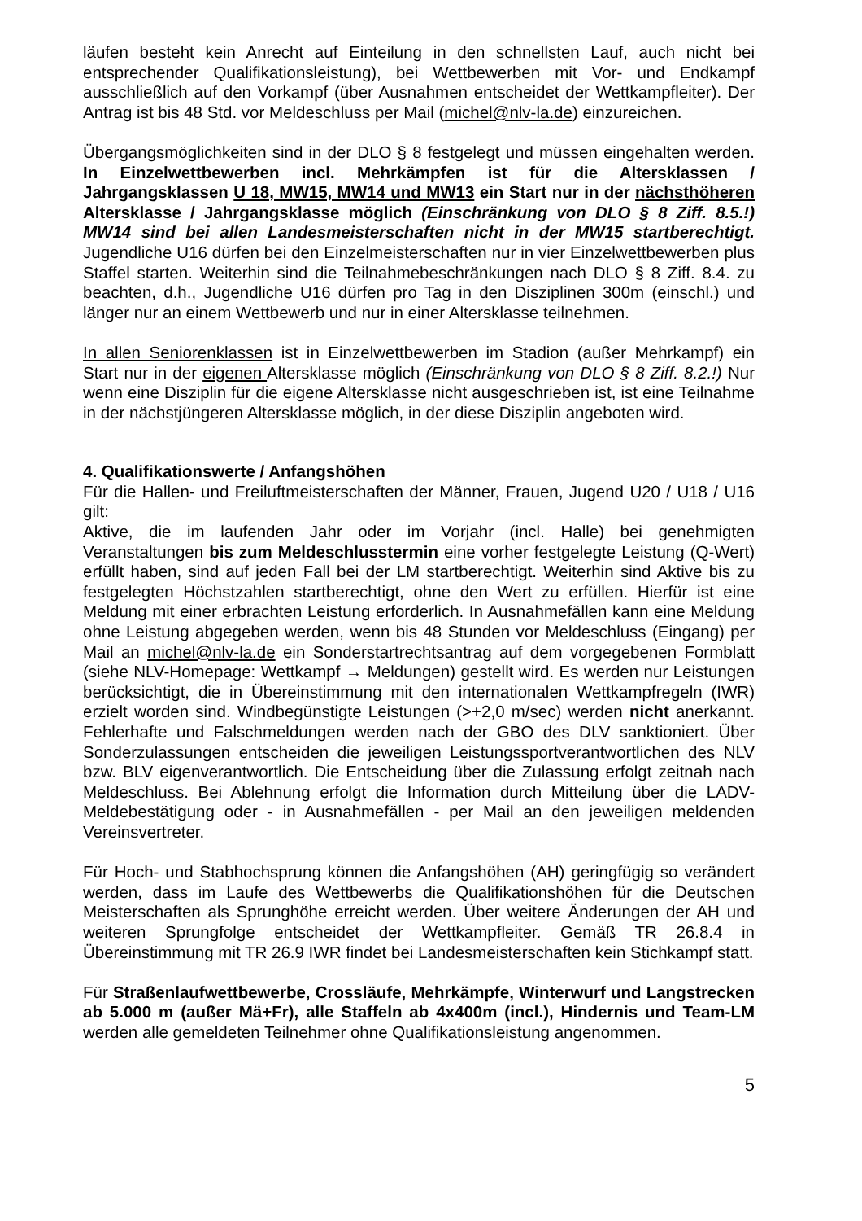läufen besteht kein Anrecht auf Einteilung in den schnellsten Lauf, auch nicht bei entsprechender Qualifikationsleistung), bei Wettbewerben mit Vor- und Endkampf ausschließlich auf den Vorkampf (über Ausnahmen entscheidet der Wettkampfleiter). Der Antrag ist bis 48 Std. vor Meldeschluss per Mail (michel@nlv-la.de) einzureichen.
Übergangsmöglichkeiten sind in der DLO § 8 festgelegt und müssen eingehalten werden. In Einzelwettbewerben incl. Mehrkämpfen ist für die Altersklassen / Jahrgangsklassen U 18, MW15, MW14 und MW13 ein Start nur in der nächsthöheren Altersklasse / Jahrgangsklasse möglich (Einschränkung von DLO § 8 Ziff. 8.5.!) MW14 sind bei allen Landesmeisterschaften nicht in der MW15 startberechtigt. Jugendliche U16 dürfen bei den Einzelmeisterschaften nur in vier Einzelwettbewerben plus Staffel starten. Weiterhin sind die Teilnahmebeschränkungen nach DLO § 8 Ziff. 8.4. zu beachten, d.h., Jugendliche U16 dürfen pro Tag in den Disziplinen 300m (einschl.) und länger nur an einem Wettbewerb und nur in einer Altersklasse teilnehmen.
In allen Seniorenklassen ist in Einzelwettbewerben im Stadion (außer Mehrkampf) ein Start nur in der eigenen Altersklasse möglich (Einschränkung von DLO § 8 Ziff. 8.2.!) Nur wenn eine Disziplin für die eigene Altersklasse nicht ausgeschrieben ist, ist eine Teilnahme in der nächstjüngeren Altersklasse möglich, in der diese Disziplin angeboten wird.
4. Qualifikationswerte / Anfangshöhen
Für die Hallen- und Freiluftmeisterschaften der Männer, Frauen, Jugend U20 / U18 / U16 gilt:
Aktive, die im laufenden Jahr oder im Vorjahr (incl. Halle) bei genehmigten Veranstaltungen bis zum Meldeschlusstermin eine vorher festgelegte Leistung (Q-Wert) erfüllt haben, sind auf jeden Fall bei der LM startberechtigt. Weiterhin sind Aktive bis zu festgelegten Höchstzahlen startberechtigt, ohne den Wert zu erfüllen. Hierfür ist eine Meldung mit einer erbrachten Leistung erforderlich. In Ausnahmefällen kann eine Meldung ohne Leistung abgegeben werden, wenn bis 48 Stunden vor Meldeschluss (Eingang) per Mail an michel@nlv-la.de ein Sonderstartrechtsantrag auf dem vorgegebenen Formblatt (siehe NLV-Homepage: Wettkampf → Meldungen) gestellt wird. Es werden nur Leistungen berücksichtigt, die in Übereinstimmung mit den internationalen Wettkampfregeln (IWR) erzielt worden sind. Windbegünstigte Leistungen (>+2,0 m/sec) werden nicht anerkannt. Fehlerhafte und Falschmeldungen werden nach der GBO des DLV sanktioniert. Über Sonderzulassungen entscheiden die jeweiligen Leistungssportverantwortlichen des NLV bzw. BLV eigenverantwortlich. Die Entscheidung über die Zulassung erfolgt zeitnah nach Meldeschluss. Bei Ablehnung erfolgt die Information durch Mitteilung über die LADV-Meldebestätigung oder - in Ausnahmefällen - per Mail an den jeweiligen meldenden Vereinsvertreter.
Für Hoch- und Stabhochsprung können die Anfangshöhen (AH) geringfügig so verändert werden, dass im Laufe des Wettbewerbs die Qualifikationshöhen für die Deutschen Meisterschaften als Sprunghöhe erreicht werden. Über weitere Änderungen der AH und weiteren Sprungfolge entscheidet der Wettkampfleiter. Gemäß TR 26.8.4 in Übereinstimmung mit TR 26.9 IWR findet bei Landesmeisterschaften kein Stichkampf statt.
Für Straßenlaufwettbewerbe, Crossläufe, Mehrkämpfe, Winterwurf und Langstrecken ab 5.000 m (außer Mä+Fr), alle Staffeln ab 4x400m (incl.), Hindernis und Team-LM werden alle gemeldeten Teilnehmer ohne Qualifikationsleistung angenommen.
5